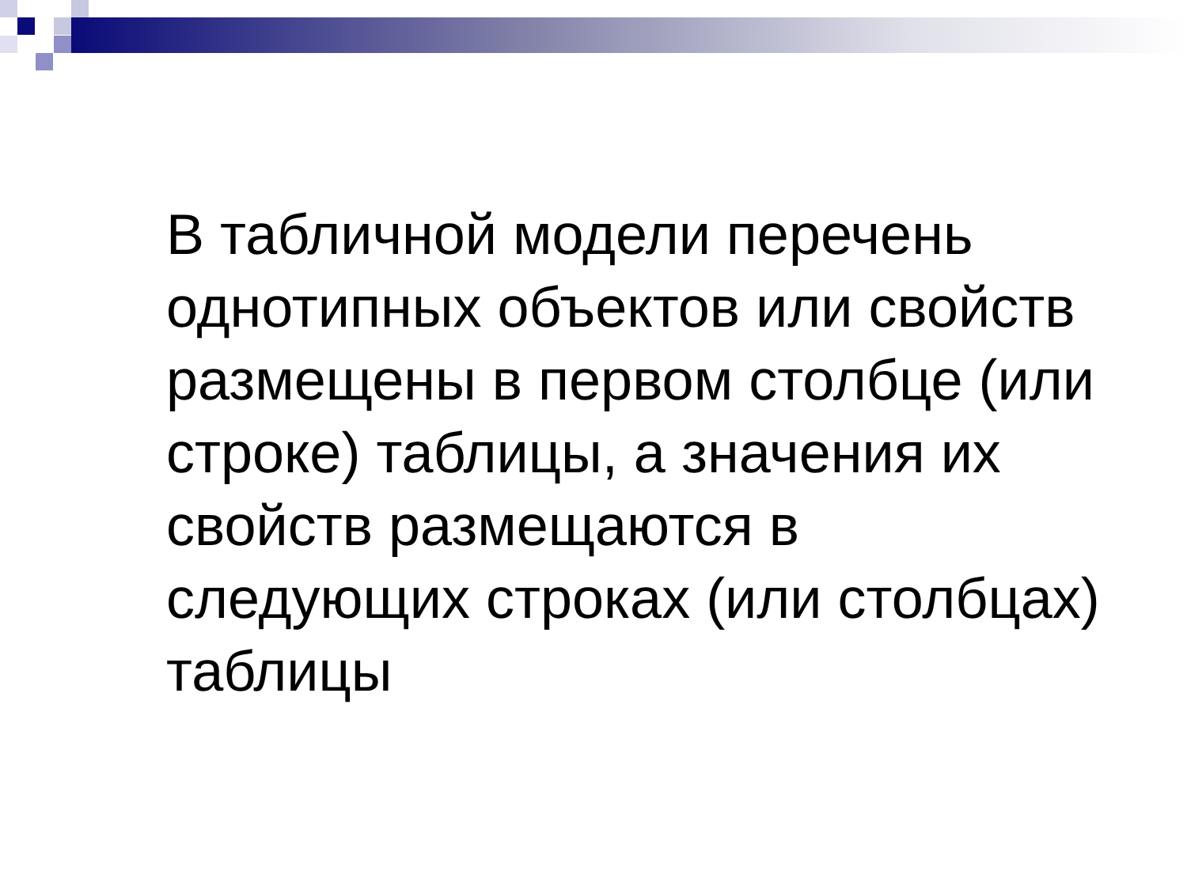В табличной модели перечень однотипных объектов или свойств размещены в первом столбце (или строке) таблицы, а значения их свойств размещаются в следующих строках (или столбцах) таблицы